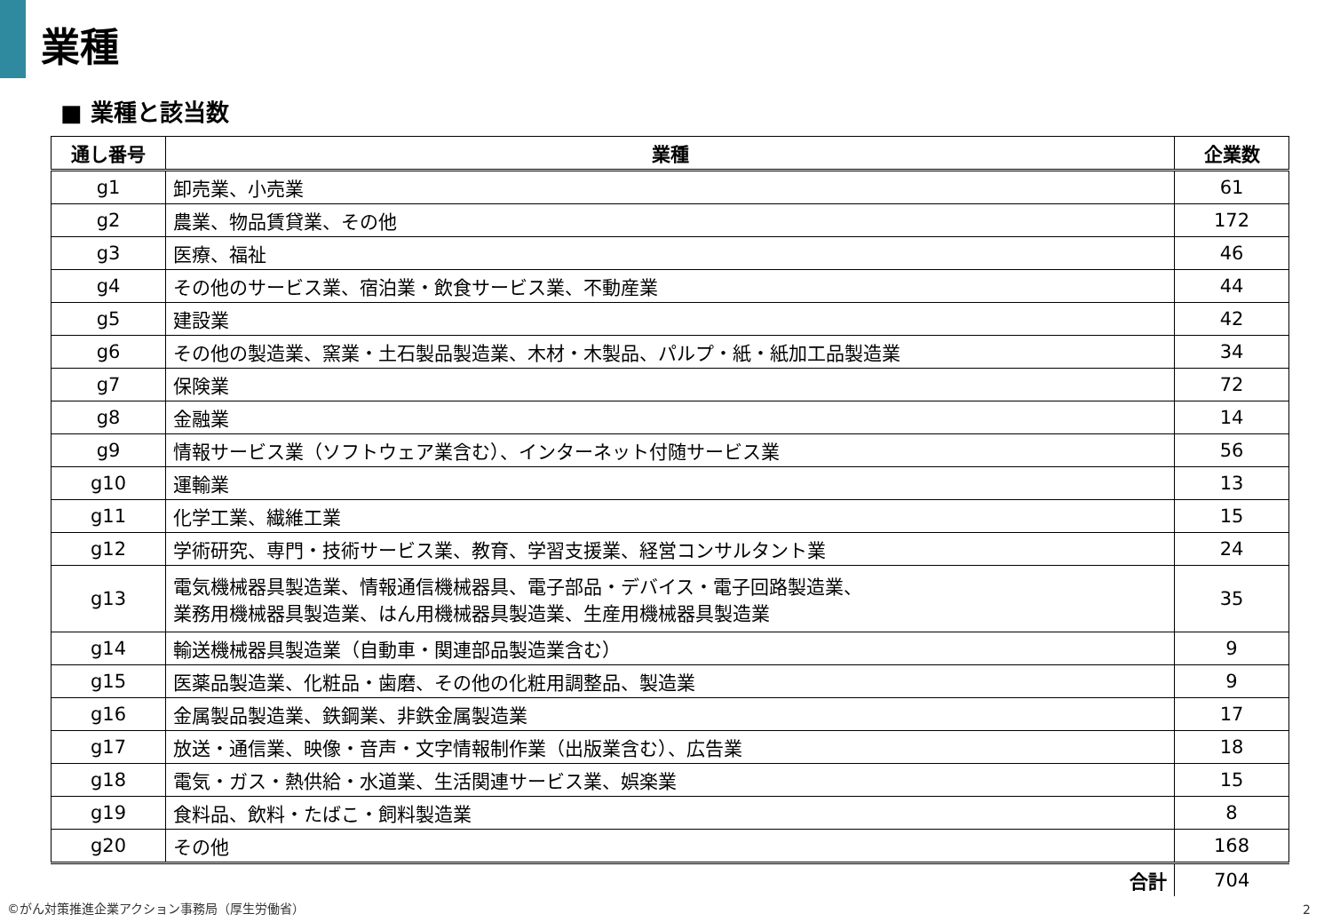業種
■ 業種と該当数
| 通し番号 | 業種 | 企業数 |
| --- | --- | --- |
| g1 | 卸売業、小売業 | 61 |
| g2 | 農業、物品賃貸業、その他 | 172 |
| g3 | 医療、福祉 | 46 |
| g4 | その他のサービス業、宿泊業・飲食サービス業、不動産業 | 44 |
| g5 | 建設業 | 42 |
| g6 | その他の製造業、窯業・土石製品製造業、木材・木製品、パルプ・紙・紙加工品製造業 | 34 |
| g7 | 保険業 | 72 |
| g8 | 金融業 | 14 |
| g9 | 情報サービス業（ソフトウェア業含む）、インターネット付随サービス業 | 56 |
| g10 | 運輸業 | 13 |
| g11 | 化学工業、繊維工業 | 15 |
| g12 | 学術研究、専門・技術サービス業、教育、学習支援業、経営コンサルタント業 | 24 |
| g13 | 電気機械器具製造業、情報通信機械器具、電子部品・デバイス・電子回路製造業、 業務用機械器具製造業、はん用機械器具製造業、生産用機械器具製造業 | 35 |
| g14 | 輸送機械器具製造業（自動車・関連部品製造業含む） | 9 |
| g15 | 医薬品製造業、化粧品・歯磨、その他の化粧用調整品、製造業 | 9 |
| g16 | 金属製品製造業、鉄鋼業、非鉄金属製造業 | 17 |
| g17 | 放送・通信業、映像・音声・文字情報制作業（出版業含む）、広告業 | 18 |
| g18 | 電気・ガス・熱供給・水道業、生活関連サービス業、娯楽業 | 15 |
| g19 | 食料品、飲料・たばこ・飼料製造業 | 8 |
| g20 | その他 | 168 |
| | 合計 | 704 |
©がん対策推進企業アクション事務局（厚生労働省）
2